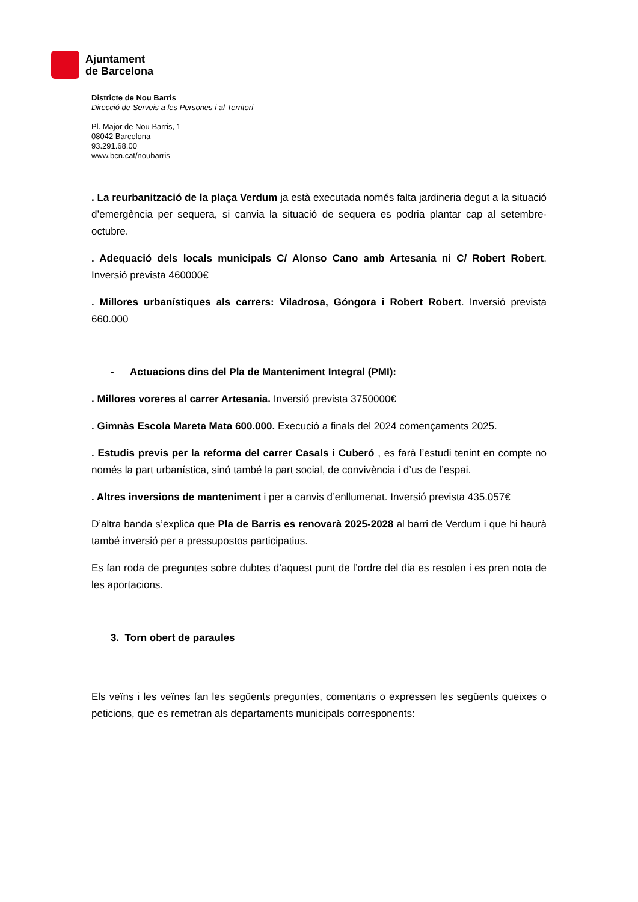Ajuntament
de Barcelona
Districte de Nou Barris
Direcció de Serveis a les Persones i al Territori
Pl. Major de Nou Barris, 1
08042 Barcelona
93.291.68.00
www.bcn.cat/noubarris
. La reurbanització de la plaça Verdum ja està executada només falta jardineria degut a la situació d’emergència per sequera, si canvia la situació de sequera es podria plantar cap al setembre-octubre.
. Adequació dels locals municipals C/ Alonso Cano amb Artesania ni C/ Robert Robert. Inversió prevista 460000€
. Millores urbanístiques als carrers: Viladrosa, Góngora i Robert Robert. Inversió prevista 660.000
- Actuacions dins del Pla de Manteniment Integral (PMI):
. Millores voreres al carrer Artesania. Inversió prevista 3750000€
. Gimnàs Escola Mareta Mata 600.000. Execució a finals del 2024 començaments 2025.
. Estudis previs per la reforma del carrer Casals i Cuberó , es farà l’estudi tenint en compte no només la part urbanística, sinó també la part social, de convivència i d’us de l’espai.
. Altres inversions de manteniment i per a canvis d’enllumenat. Inversió prevista 435.057€
D’altra banda s’explica que Pla de Barris es renovarà 2025-2028 al barri de Verdum i que hi haurà també inversió per a pressupostos participatius.
Es fan roda de preguntes sobre dubtes d’aquest punt de l’ordre del dia es resolen i es pren nota de les aportacions.
3. Torn obert de paraules
Els veïns i les veïnes fan les següents preguntes, comentaris o expressen les següents queixes o peticions, que es remetran als departaments municipals corresponents: